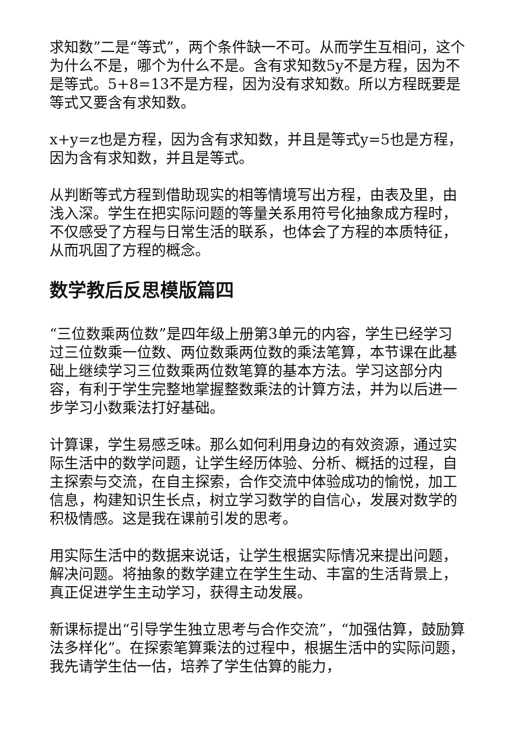求知数”二是“等式”，两个条件缺一不可。从而学生互相问，这个为什么不是，哪个为什么不是。含有求知数5y不是方程，因为不是等式。5+8=13不是方程，因为没有求知数。所以方程既要是等式又要含有求知数。
x+y=z也是方程，因为含有求知数，并且是等式y=5也是方程，因为含有求知数，并且是等式。
从判断等式方程到借助现实的相等情境写出方程，由表及里，由浅入深。学生在把实际问题的等量关系用符号化抽象成方程时，不仅感受了方程与日常生活的联系，也体会了方程的本质特征，从而巩固了方程的概念。
数学教后反思模版篇四
“三位数乘两位数”是四年级上册第3单元的内容，学生已经学习过三位数乘一位数、两位数乘两位数的乘法笔算，本节课在此基础上继续学习三位数乘两位数笔算的基本方法。学习这部分内容，有利于学生完整地掌握整数乘法的计算方法，并为以后进一步学习小数乘法打好基础。
计算课，学生易感乏味。那么如何利用身边的有效资源，通过实际生活中的数学问题，让学生经历体验、分析、概括的过程，自主探索与交流，在自主探索，合作交流中体验成功的愉悦，加工信息，构建知识生长点，树立学习数学的自信心，发展对数学的积极情感。这是我在课前引发的思考。
用实际生活中的数据来说话，让学生根据实际情况来提出问题，解决问题。将抽象的数学建立在学生生动、丰富的生活背景上，真正促进学生主动学习，获得主动发展。
新课标提出“引导学生独立思考与合作交流”，“加强估算，鼓励算法多样化”。在探索笔算乘法的过程中，根据生活中的实际问题，我先请学生估一估，培养了学生估算的能力，